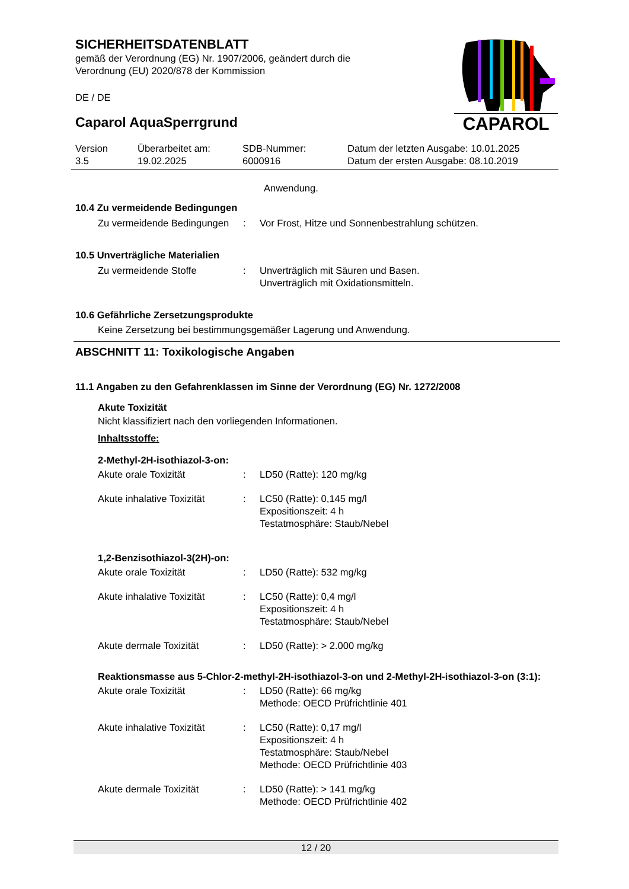CAPAROL
SICHERHEITSDATENBLATT
gemäß der Verordnung (EG) Nr. 1907/2006, geändert durch die
Verordnung (EU) 2020/878 der Kommission
DE / DE
Caparol AquaSperrgrund
| Version 3.5 | Überarbeitet am: 19.02.2025 | SDB-Nummer: 6000916 | Datum der letzten Ausgabe: 10.01.2025 Datum der ersten Ausgabe: 08.10.2019 |
Anwendung.
10.4 Zu vermeidende Bedingungen
| Zu vermeidende Bedingungen | : | Vor Frost, Hitze und Sonnenbestrahlung schützen. |
10.5 Unverträgliche Materialien
| Zu vermeidende Stoffe | : | Unverträglich mit Säuren und Basen. Unverträglich mit Oxidationsmitteln. |
10.6 Gefährliche Zersetzungsprodukte
Keine Zersetzung bei bestimmungsgemäßer Lagerung und Anwendung.
ABSCHNITT 11: Toxikologische Angaben
11.1 Angaben zu den Gefahrenklassen im Sinne der Verordnung (EG) Nr. 1272/2008
Akute Toxizität
Nicht klassifiziert nach den vorliegenden Informationen.
Inhaltsstoffe:
2-Methyl-2H-isothiazol-3-on:
| Akute orale Toxizität | : | LD50 (Ratte): 120 mg/kg |
| Akute inhalative Toxizität | : | LC50 (Ratte): 0,145 mg/l Expositionszeit: 4 h Testatmosphäre: Staub/Nebel |
1,2-Benzisothiazol-3(2H)-on:
| Akute orale Toxizität | : | LD50 (Ratte): 532 mg/kg |
| Akute inhalative Toxizität | : | LC50 (Ratte): 0,4 mg/l Expositionszeit: 4 h Testatmosphäre: Staub/Nebel |
| Akute dermale Toxizität | : | LD50 (Ratte): > 2.000 mg/kg |
Reaktionsmasse aus 5-Chlor-2-methyl-2H-isothiazol-3-on und 2-Methyl-2H-isothiazol-3-on (3:1):
| Akute orale Toxizität | : | LD50 (Ratte): 66 mg/kg Methode: OECD Prüfrichtlinie 401 |
| Akute inhalative Toxizität | : | LC50 (Ratte): 0,17 mg/l Expositionszeit: 4 h Testatmosphäre: Staub/Nebel Methode: OECD Prüfrichtlinie 403 |
| Akute dermale Toxizität | : | LD50 (Ratte): > 141 mg/kg Methode: OECD Prüfrichtlinie 402 |
12 / 20